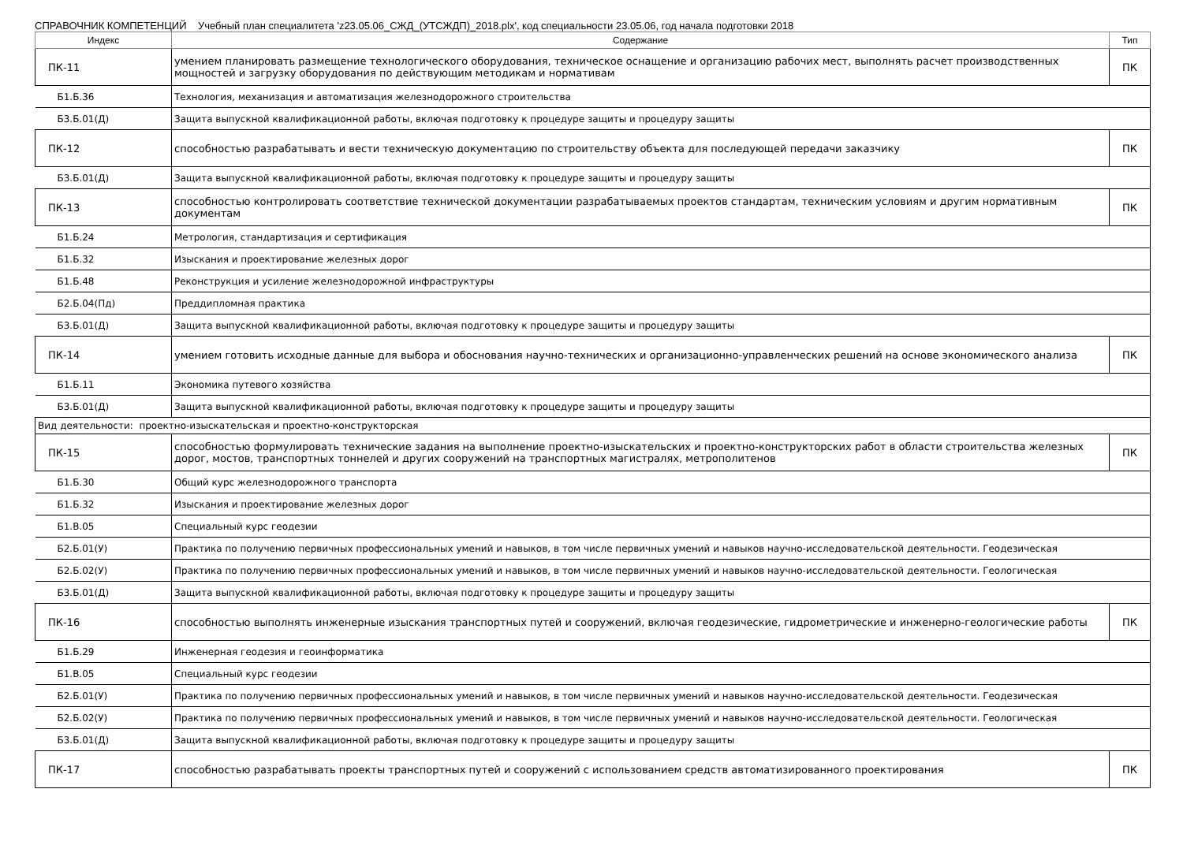СПРАВОЧНИК КОМПЕТЕНЦИЙ Учебный план специалитета 'z23.05.06_СЖД_(УТСЖДП)_2018.plx', код специальности 23.05.06, год начала подготовки 2018
| Индекс | Содержание | Тип |
| --- | --- | --- |
| ПК-11 | умением планировать размещение технологического оборудования, техническое оснащение и организацию рабочих мест, выполнять расчет производственных мощностей и загрузку оборудования по действующим методикам и нормативам | ПК |
| Б1.Б.36 | Технология, механизация и автоматизация железнодорожного строительства | |
| Б3.Б.01(Д) | Защита выпускной квалификационной работы, включая подготовку к процедуре защиты и процедуру защиты | |
| ПК-12 | способностью разрабатывать и вести техническую документацию по строительству объекта для последующей передачи заказчику | ПК |
| Б3.Б.01(Д) | Защита выпускной квалификационной работы, включая подготовку к процедуре защиты и процедуру защиты | |
| ПК-13 | способностью контролировать соответствие технической документации разрабатываемых проектов стандартам, техническим условиям и другим нормативным документам | ПК |
| Б1.Б.24 | Метрология, стандартизация и сертификация | |
| Б1.Б.32 | Изыскания и проектирование железных дорог | |
| Б1.Б.48 | Реконструкция и усиление железнодорожной инфраструктуры | |
| Б2.Б.04(Пд) | Преддипломная практика | |
| Б3.Б.01(Д) | Защита выпускной квалификационной работы, включая подготовку к процедуре защиты и процедуру защиты | |
| ПК-14 | умением готовить исходные данные для выбора и обоснования научно-технических и организационно-управленческих решений на основе экономического анализа | ПК |
| Б1.Б.11 | Экономика путевого хозяйства | |
| Б3.Б.01(Д) | Защита выпускной квалификационной работы, включая подготовку к процедуре защиты и процедуру защиты | |
| Вид деятельности: проектно-изыскательская и проектно-конструкторская | | |
| ПК-15 | способностью формулировать технические задания на выполнение проектно-изыскательских и проектно-конструкторских работ в области строительства железных дорог, мостов, транспортных тоннелей и других сооружений на транспортных магистралях, метрополитенов | ПК |
| Б1.Б.30 | Общий курс железнодорожного транспорта | |
| Б1.Б.32 | Изыскания и проектирование железных дорог | |
| Б1.В.05 | Специальный курс геодезии | |
| Б2.Б.01(У) | Практика по получению первичных профессиональных умений и навыков, в том числе первичных умений и навыков научно-исследовательской деятельности. Геодезическая | |
| Б2.Б.02(У) | Практика по получению первичных профессиональных умений и навыков, в том числе первичных умений и навыков научно-исследовательской деятельности. Геологическая | |
| Б3.Б.01(Д) | Защита выпускной квалификационной работы, включая подготовку к процедуре защиты и процедуру защиты | |
| ПК-16 | способностью выполнять инженерные изыскания транспортных путей и сооружений, включая геодезические, гидрометрические и инженерно-геологические работы | ПК |
| Б1.Б.29 | Инженерная геодезия и геоинформатика | |
| Б1.В.05 | Специальный курс геодезии | |
| Б2.Б.01(У) | Практика по получению первичных профессиональных умений и навыков, в том числе первичных умений и навыков научно-исследовательской деятельности. Геодезическая | |
| Б2.Б.02(У) | Практика по получению первичных профессиональных умений и навыков, в том числе первичных умений и навыков научно-исследовательской деятельности. Геологическая | |
| Б3.Б.01(Д) | Защита выпускной квалификационной работы, включая подготовку к процедуре защиты и процедуру защиты | |
| ПК-17 | способностью разрабатывать проекты транспортных путей и сооружений с использованием средств автоматизированного проектирования | ПК |